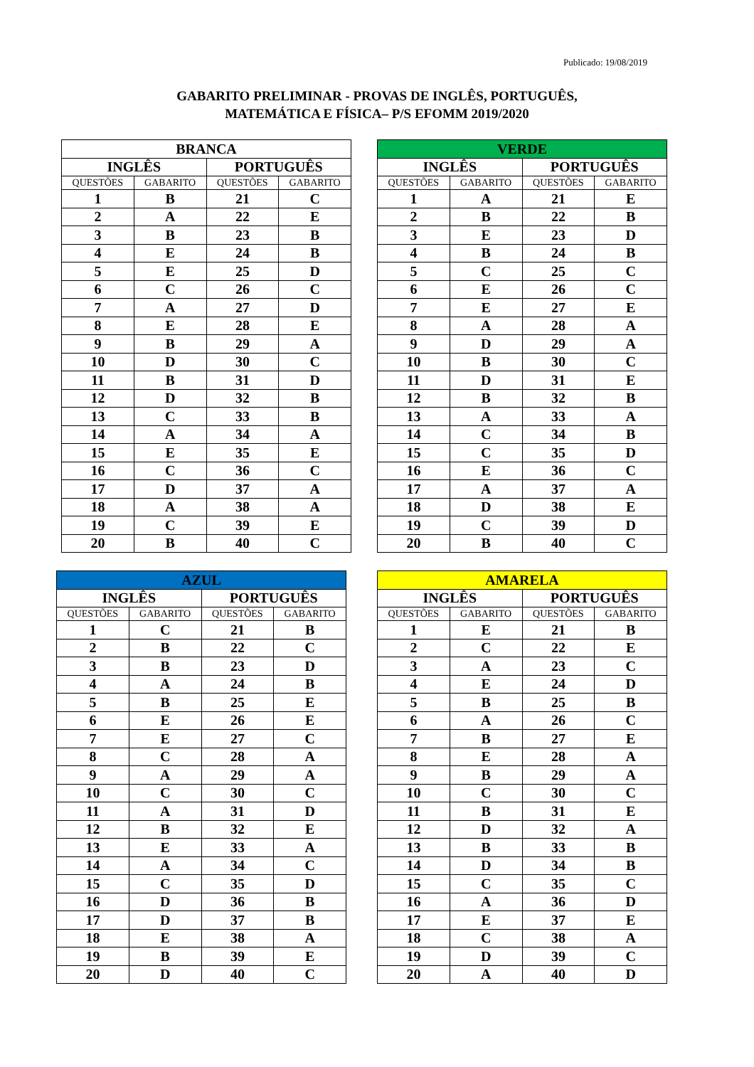Publicado: 19/08/2019
GABARITO PRELIMINAR - PROVAS DE INGLÊS, PORTUGUÊS,
MATEMÁTICA E FÍSICA– P/S EFOMM 2019/2020
| BRANCA | | | |
| --- | --- | --- | --- |
| INGLÊS | | PORTUGUÊS | |
| QUESTÕES | GABARITO | QUESTÕES | GABARITO |
| 1 | B | 21 | C |
| 2 | A | 22 | E |
| 3 | B | 23 | B |
| 4 | E | 24 | B |
| 5 | E | 25 | D |
| 6 | C | 26 | C |
| 7 | A | 27 | D |
| 8 | E | 28 | E |
| 9 | B | 29 | A |
| 10 | D | 30 | C |
| 11 | B | 31 | D |
| 12 | D | 32 | B |
| 13 | C | 33 | B |
| 14 | A | 34 | A |
| 15 | E | 35 | E |
| 16 | C | 36 | C |
| 17 | D | 37 | A |
| 18 | A | 38 | A |
| 19 | C | 39 | E |
| 20 | B | 40 | C |
| VERDE | | | |
| --- | --- | --- | --- |
| INGLÊS | | PORTUGUÊS | |
| QUESTÕES | GABARITO | QUESTÕES | GABARITO |
| 1 | A | 21 | E |
| 2 | B | 22 | B |
| 3 | E | 23 | D |
| 4 | B | 24 | B |
| 5 | C | 25 | C |
| 6 | E | 26 | C |
| 7 | E | 27 | E |
| 8 | A | 28 | A |
| 9 | D | 29 | A |
| 10 | B | 30 | C |
| 11 | D | 31 | E |
| 12 | B | 32 | B |
| 13 | A | 33 | A |
| 14 | C | 34 | B |
| 15 | C | 35 | D |
| 16 | E | 36 | C |
| 17 | A | 37 | A |
| 18 | D | 38 | E |
| 19 | C | 39 | D |
| 20 | B | 40 | C |
| AZUL | | | |
| --- | --- | --- | --- |
| INGLÊS | | PORTUGUÊS | |
| QUESTÕES | GABARITO | QUESTÕES | GABARITO |
| 1 | C | 21 | B |
| 2 | B | 22 | C |
| 3 | B | 23 | D |
| 4 | A | 24 | B |
| 5 | B | 25 | E |
| 6 | E | 26 | E |
| 7 | E | 27 | C |
| 8 | C | 28 | A |
| 9 | A | 29 | A |
| 10 | C | 30 | C |
| 11 | A | 31 | D |
| 12 | B | 32 | E |
| 13 | E | 33 | A |
| 14 | A | 34 | C |
| 15 | C | 35 | D |
| 16 | D | 36 | B |
| 17 | D | 37 | B |
| 18 | E | 38 | A |
| 19 | B | 39 | E |
| 20 | D | 40 | C |
| AMARELA | | | |
| --- | --- | --- | --- |
| INGLÊS | | PORTUGUÊS | |
| QUESTÕES | GABARITO | QUESTÕES | GABARITO |
| 1 | E | 21 | B |
| 2 | C | 22 | E |
| 3 | A | 23 | C |
| 4 | E | 24 | D |
| 5 | B | 25 | B |
| 6 | A | 26 | C |
| 7 | B | 27 | E |
| 8 | E | 28 | A |
| 9 | B | 29 | A |
| 10 | C | 30 | C |
| 11 | B | 31 | E |
| 12 | D | 32 | A |
| 13 | B | 33 | B |
| 14 | D | 34 | B |
| 15 | C | 35 | C |
| 16 | A | 36 | D |
| 17 | E | 37 | E |
| 18 | C | 38 | A |
| 19 | D | 39 | C |
| 20 | A | 40 | D |